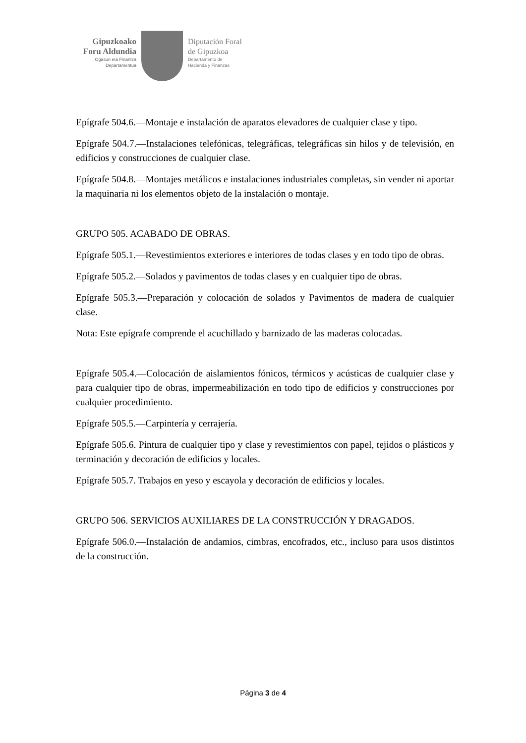Gipuzkoako
Foru Aldundia
Ogasun eta Finantza
Departamentua
Diputación Foral
de Gipuzkoa
Departamento de
Hacienda y Finanzas
Epígrafe 504.6.—Montaje e instalación de aparatos elevadores de cualquier clase y tipo.
Epígrafe 504.7.—Instalaciones telefónicas, telegráficas, telegráficas sin hilos y de televisión, en edificios y construcciones de cualquier clase.
Epígrafe 504.8.—Montajes metálicos e instalaciones industriales completas, sin vender ni aportar la maquinaria ni los elementos objeto de la instalación o montaje.
GRUPO 505. ACABADO DE OBRAS.
Epígrafe 505.1.—Revestimientos exteriores e interiores de todas clases y en todo tipo de obras.
Epígrafe 505.2.—Solados y pavimentos de todas clases y en cualquier tipo de obras.
Epígrafe 505.3.—Preparación y colocación de solados y Pavimentos de madera de cualquier clase.
Nota: Este epígrafe comprende el acuchillado y barnizado de las maderas colocadas.
Epígrafe 505.4.—Colocación de aislamientos fónicos, térmicos y acústicas de cualquier clase y para cualquier tipo de obras, impermeabilización en todo tipo de edificios y construcciones por cualquier procedimiento.
Epígrafe 505.5.—Carpintería y cerrajería.
Epígrafe 505.6. Pintura de cualquier tipo y clase y revestimientos con papel, tejidos o plásticos y terminación y decoración de edificios y locales.
Epígrafe 505.7. Trabajos en yeso y escayola y decoración de edificios y locales.
GRUPO 506. SERVICIOS AUXILIARES DE LA CONSTRUCCIÓN Y DRAGADOS.
Epígrafe 506.0.—Instalación de andamios, cimbras, encofrados, etc., incluso para usos distintos de la construcción.
Página 3 de 4